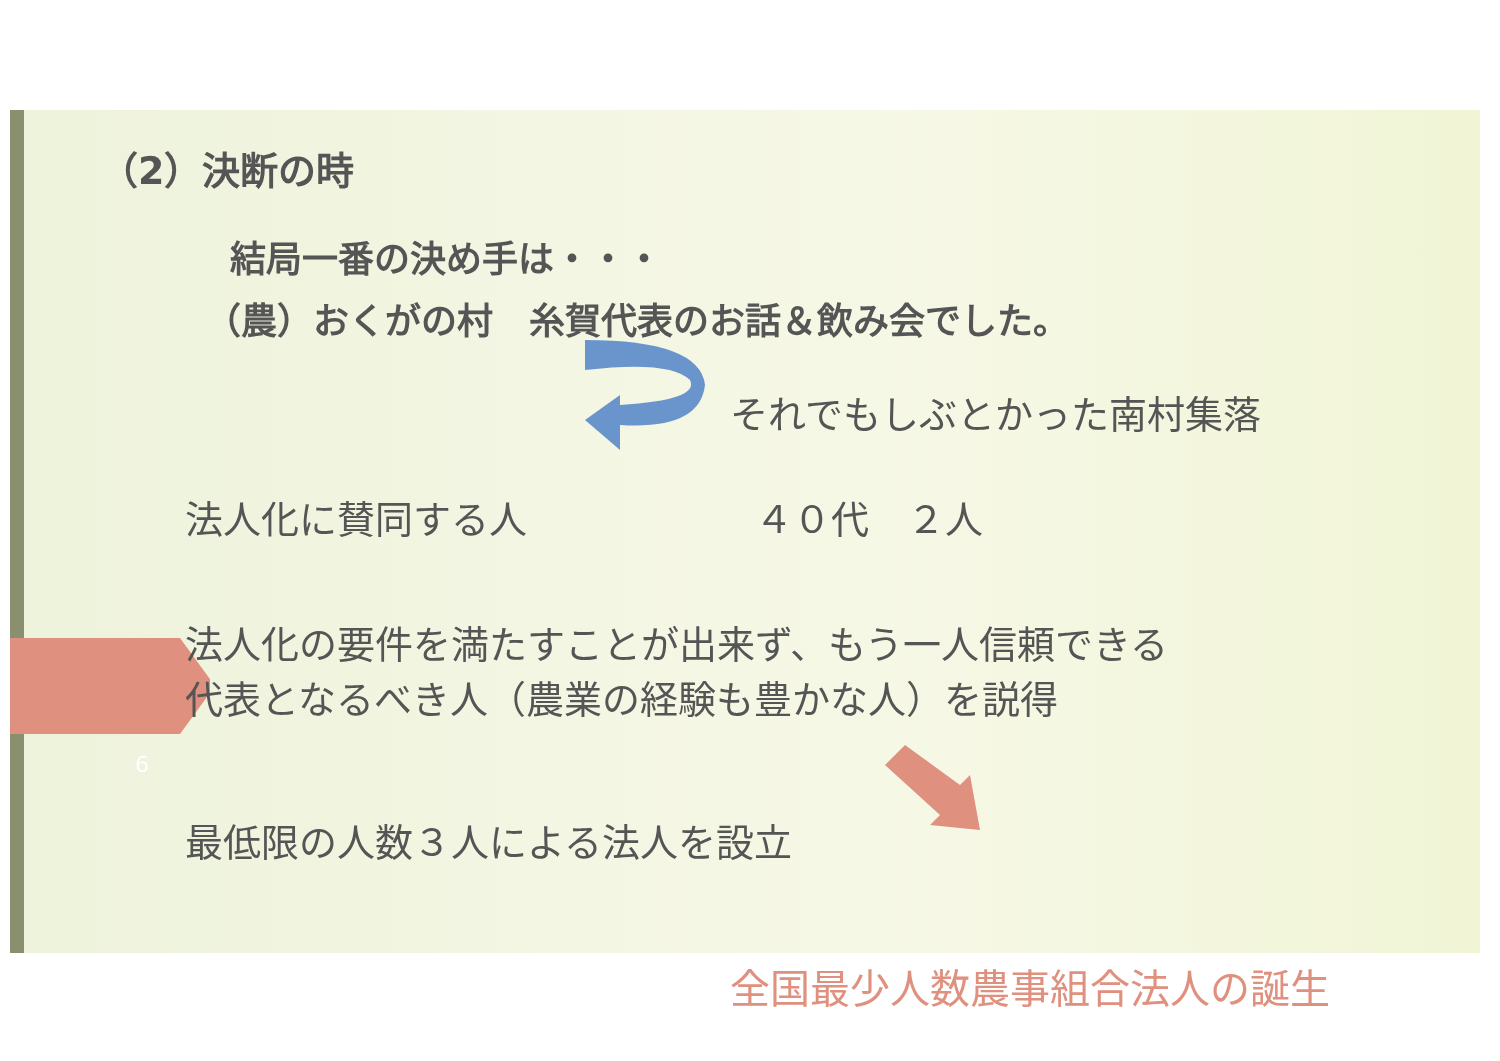（2）決断の時
結局一番の決め手は・・・
（農）おくがの村　糸賀代表のお話＆飲み会でした。
それでもしぶとかった南村集落
法人化に賛同する人　　　　　　４０代　２人
法人化の要件を満たすことが出来ず、もう一人信頼できる
代表となるべき人（農業の経験も豊かな人）を説得
6
最低限の人数３人による法人を設立
全国最少人数農事組合法人の誕生